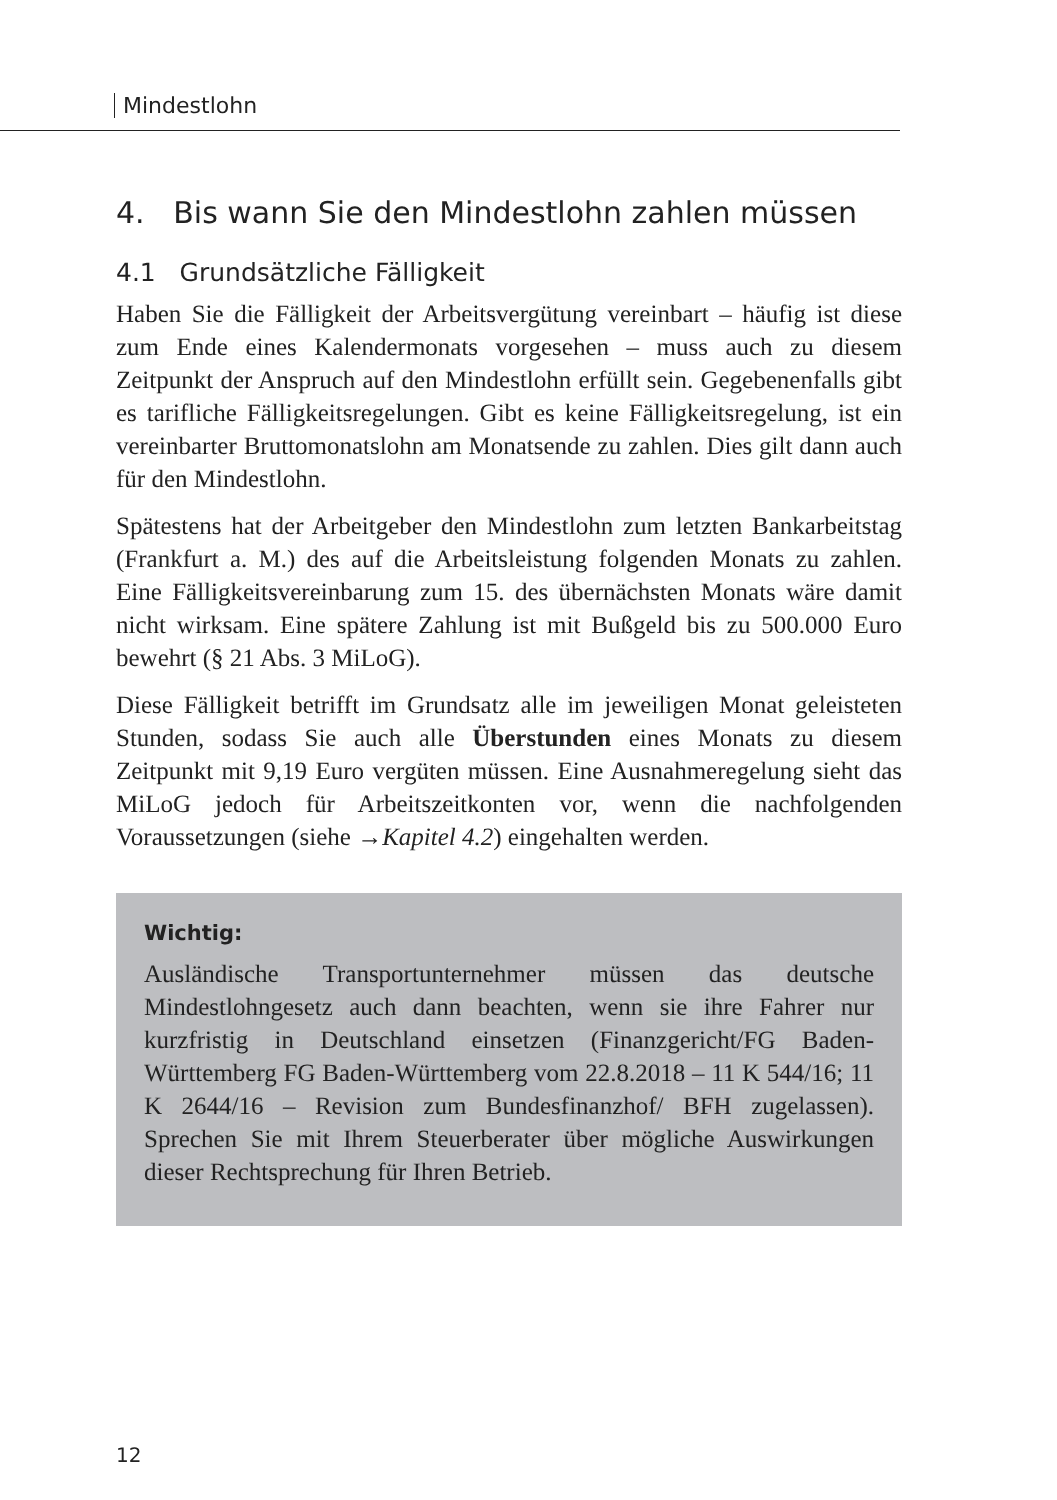Mindestlohn
4. Bis wann Sie den Mindestlohn zahlen müssen
4.1 Grundsätzliche Fälligkeit
Haben Sie die Fälligkeit der Arbeitsvergütung vereinbart – häufig ist diese zum Ende eines Kalendermonats vorgesehen – muss auch zu diesem Zeitpunkt der Anspruch auf den Mindestlohn erfüllt sein. Gegebenenfalls gibt es tarifliche Fälligkeitsregelungen. Gibt es keine Fälligkeitsregelung, ist ein vereinbarter Bruttomonatslohn am Monatsende zu zahlen. Dies gilt dann auch für den Mindestlohn.
Spätestens hat der Arbeitgeber den Mindestlohn zum letzten Bankarbeitstag (Frankfurt a. M.) des auf die Arbeitsleistung folgenden Monats zu zahlen. Eine Fälligkeitsvereinbarung zum 15. des übernächsten Monats wäre damit nicht wirksam. Eine spätere Zahlung ist mit Bußgeld bis zu 500.000 Euro bewehrt (§ 21 Abs. 3 MiLoG).
Diese Fälligkeit betrifft im Grundsatz alle im jeweiligen Monat geleisteten Stunden, sodass Sie auch alle Überstunden eines Monats zu diesem Zeitpunkt mit 9,19 Euro vergüten müssen. Eine Ausnahmeregelung sieht das MiLoG jedoch für Arbeitszeitkonten vor, wenn die nachfolgenden Voraussetzungen (siehe →Kapitel 4.2) eingehalten werden.
Wichtig:
Ausländische Transportunternehmer müssen das deutsche Mindestlohngesetz auch dann beachten, wenn sie ihre Fahrer nur kurzfristig in Deutschland einsetzen (Finanzgericht/FG Baden-Württemberg FG Baden-Württemberg vom 22.8.2018 – 11 K 544/16; 11 K 2644/16 – Revision zum Bundesfinanzhof/ BFH zugelassen). Sprechen Sie mit Ihrem Steuerberater über mögliche Auswirkungen dieser Rechtsprechung für Ihren Betrieb.
12